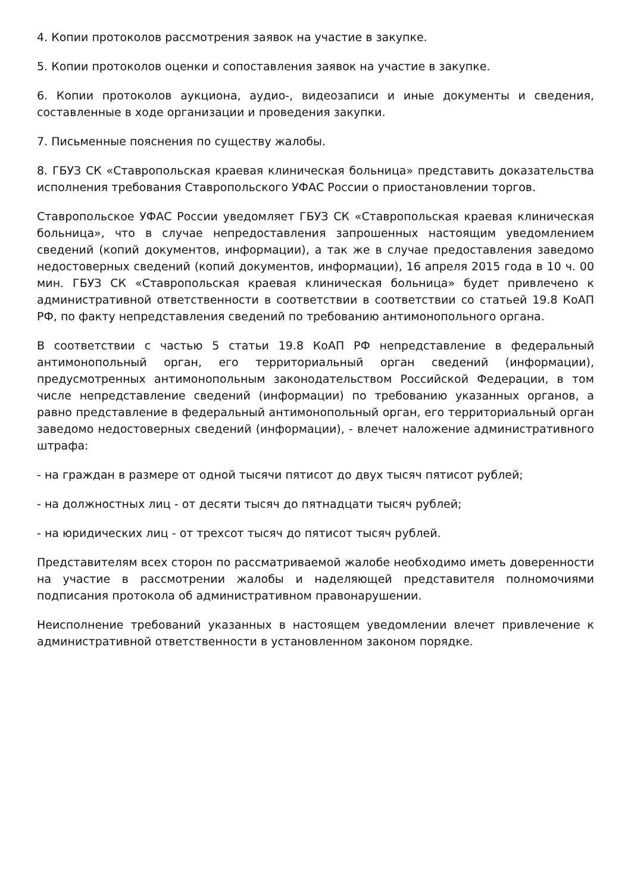4. Копии протоколов рассмотрения заявок на участие в закупке.
5. Копии протоколов оценки и сопоставления заявок на участие в закупке.
6. Копии протоколов аукциона, аудио-, видеозаписи и иные документы и сведения, составленные в ходе организации и проведения закупки.
7. Письменные пояснения по существу жалобы.
8. ГБУЗ СК «Ставропольская краевая клиническая больница» представить доказательства исполнения требования Ставропольского УФАС России о приостановлении торгов.
Ставропольское УФАС России уведомляет ГБУЗ СК «Ставропольская краевая клиническая больница», что в случае непредоставления запрошенных настоящим уведомлением сведений (копий документов, информации), а так же в случае предоставления заведомо недостоверных сведений (копий документов, информации), 16 апреля 2015 года в 10 ч. 00 мин. ГБУЗ СК «Ставропольская краевая клиническая больница» будет привлечено к административной ответственности в соответствии в соответствии со статьей 19.8 КоАП РФ, по факту непредставления сведений по требованию антимонопольного органа.
В соответствии с частью 5 статьи 19.8 КоАП РФ непредставление в федеральный антимонопольный орган, его территориальный орган сведений (информации), предусмотренных антимонопольным законодательством Российской Федерации, в том числе непредставление сведений (информации) по требованию указанных органов, а равно представление в федеральный антимонопольный орган, его территориальный орган заведомо недостоверных сведений (информации), - влечет наложение административного штрафа:
- на граждан в размере от одной тысячи пятисот до двух тысяч пятисот рублей;
- на должностных лиц - от десяти тысяч до пятнадцати тысяч рублей;
- на юридических лиц - от трехсот тысяч до пятисот тысяч рублей.
Представителям всех сторон по рассматриваемой жалобе необходимо иметь доверенности на участие в рассмотрении жалобы и наделяющей представителя полномочиями подписания протокола об административном правонарушении.
Неисполнение требований указанных в настоящем уведомлении влечет привлечение к административной ответственности в установленном законом порядке.